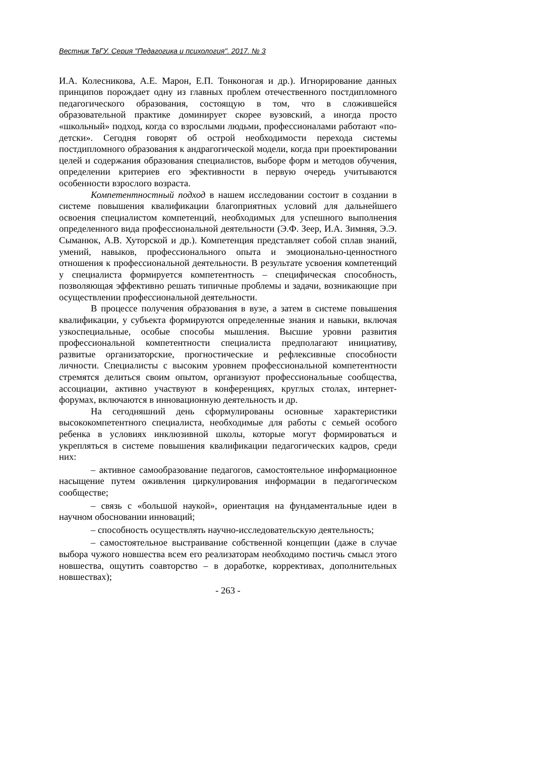Вестник ТвГУ. Серия "Педагогика и психология". 2017. № 3
И.А. Колесникова, А.Е. Марон, Е.П. Тонконогая и др.). Игнорирование данных принципов порождает одну из главных проблем отечественного постдипломного педагогического образования, состоящую в том, что в сложившейся образовательной практике доминирует скорее вузовский, а иногда просто «школьный» подход, когда со взрослыми людьми, профессионалами работают «по-детски». Сегодня говорят об острой необходимости перехода системы постдипломного образования к андрагогической модели, когда при проектировании целей и содержания образования специалистов, выборе форм и методов обучения, определении критериев его эфективности в первую очередь учитываются особенности взрослого возраста.
Компетентностный подход в нашем исследовании состоит в создании в системе повышения квалификации благоприятных условий для дальнейшего освоения специалистом компетенций, необходимых для успешного выполнения определенного вида профессиональной деятельности (Э.Ф. Зеер, И.А. Зимняя, Э.Э. Сыманюк, А.В. Хуторской и др.). Компетенция представляет собой сплав знаний, умений, навыков, профессионального опыта и эмоционально-ценностного отношения к профессиональной деятельности. В результате усвоения компетенций у специалиста формируется компетентность – специфическая способность, позволяющая эффективно решать типичные проблемы и задачи, возникающие при осуществлении профессиональной деятельности.
В процессе получения образования в вузе, а затем в системе повышения квалификации, у субъекта формируются определенные знания и навыки, включая узкоспециальные, особые способы мышления. Высшие уровни развития профессиональной компетентности специалиста предполагают инициативу, развитые организаторские, прогностические и рефлексивные способности личности. Специалисты с высоким уровнем профессиональной компетентности стремятся делиться своим опытом, организуют профессиональные сообщества, ассоциации, активно участвуют в конференциях, круглых столах, интернет-форумах, включаются в инновационную деятельность и др.
На сегодняшний день сформулированы основные характеристики высококомпетентного специалиста, необходимые для работы с семьей особого ребенка в условиях инклюзивной школы, которые могут формироваться и укрепляться в системе повышения квалификации педагогических кадров, среди них:
– активное самообразование педагогов, самостоятельное информационное насыщение путем оживления циркулирования информации в педагогическом сообществе;
– связь с «большой наукой», ориентация на фундаментальные идеи в научном обосновании инноваций;
– способность осуществлять научно-исследовательскую деятельность;
– самостоятельное выстраивание собственной концепции (даже в случае выбора чужого новшества всем его реализаторам необходимо постичь смысл этого новшества, ощутить соавторство – в доработке, коррективах, дополнительных новшествах);
- 263 -